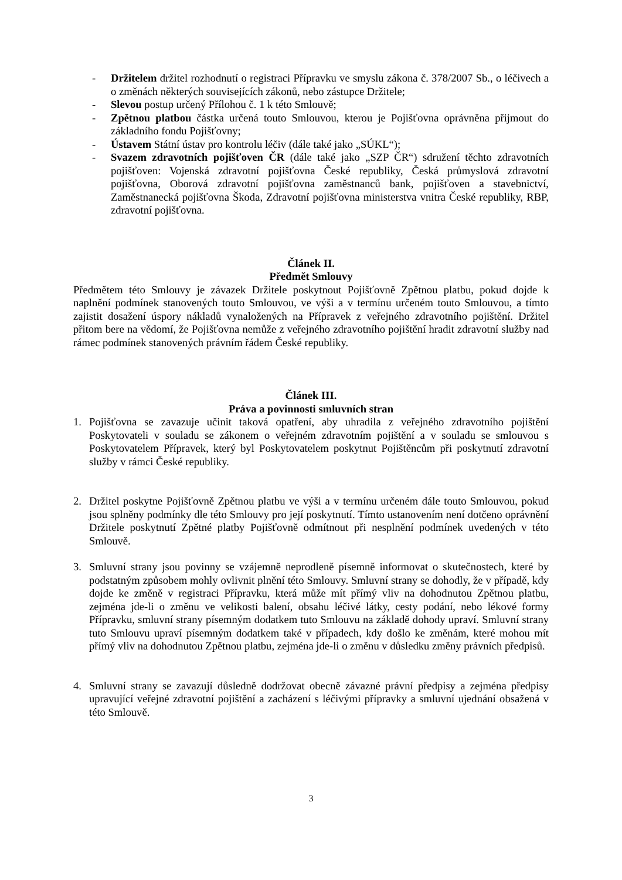- Držitelem držitel rozhodnutí o registraci Přípravku ve smyslu zákona č. 378/2007 Sb., o léčivech a o změnách některých souvisejících zákonů, nebo zástupce Držitele;
- Slevou postup určený Přílohou č. 1 k této Smlouvě;
- Zpětnou platbou částka určená touto Smlouvou, kterou je Pojišťovna oprávněna přijmout do základního fondu Pojišťovny;
- Ústavem Státní ústav pro kontrolu léčiv (dále také jako „SÚKL“);
- Svazem zdravotních pojišťoven ČR (dále také jako „SZP ČR“) sdružení těchto zdravotních pojišťoven: Vojenská zdravotní pojišťovna České republiky, Česká průmyslová zdravotní pojišťovna, Oborová zdravotní pojišťovna zaměstnanců bank, pojišťoven a stavebnictví, Zaměstnanecká pojišťovna Škoda, Zdravotní pojišťovna ministerstva vnitra České republiky, RBP, zdravotní pojišťovna.
Článek II.
Předmět Smlouvy
Předmětem této Smlouvy je závazek Držitele poskytnout Pojišťovně Zpětnou platbu, pokud dojde k naplnění podmínek stanovených touto Smlouvou, ve výši a v termínu určeném touto Smlouvou, a tímto zajistit dosažení úspory nákladů vynaložených na Přípravek z veřejného zdravotního pojištění. Držitel přitom bere na vědomí, že Pojišťovna nemůže z veřejného zdravotního pojištění hradit zdravotní služby nad rámec podmínek stanovených právním řádem České republiky.
Článek III.
Práva a povinnosti smluvních stran
1. Pojišťovna se zavazuje učinit taková opatření, aby uhradila z veřejného zdravotního pojištění Poskytovateli v souladu se zákonem o veřejném zdravotním pojištění a v souladu se smlouvou s Poskytovatelem Přípravek, který byl Poskytovatelem poskytnut Pojištěncům při poskytnutí zdravotní služby v rámci České republiky.
2. Držitel poskytne Pojišťovně Zpětnou platbu ve výši a v termínu určeném dále touto Smlouvou, pokud jsou splněny podmínky dle této Smlouvy pro její poskytnutí. Tímto ustanovením není dotčeno oprávnění Držitele poskytnutí Zpětné platby Pojišťovně odmítnout při nesplnění podmínek uvedených v této Smlouvě.
3. Smluvní strany jsou povinny se vzájemně neprodleně písemně informovat o skutečnostech, které by podstatným způsobem mohly ovlivnit plnění této Smlouvy. Smluvní strany se dohodly, že v případě, kdy dojde ke změně v registraci Přípravku, která může mít přímý vliv na dohodnutou Zpětnou platbu, zejména jde-li o změnu ve velikosti balení, obsahu léčivé látky, cesty podání, nebo lékové formy Přípravku, smluvní strany písemným dodatkem tuto Smlouvu na základě dohody upraví. Smluvní strany tuto Smlouvu upraví písemným dodatkem také v případech, kdy došlo ke změnám, které mohou mít přímý vliv na dohodnutou Zpětnou platbu, zejména jde-li o změnu v důsledku změny právních předpisů.
4. Smluvní strany se zavazují důsledně dodržovat obecně závazné právní předpisy a zejména předpisy upravující veřejné zdravotní pojištění a zacházení s léčivými přípravky a smluvní ujednání obsažená v této Smlouvě.
3